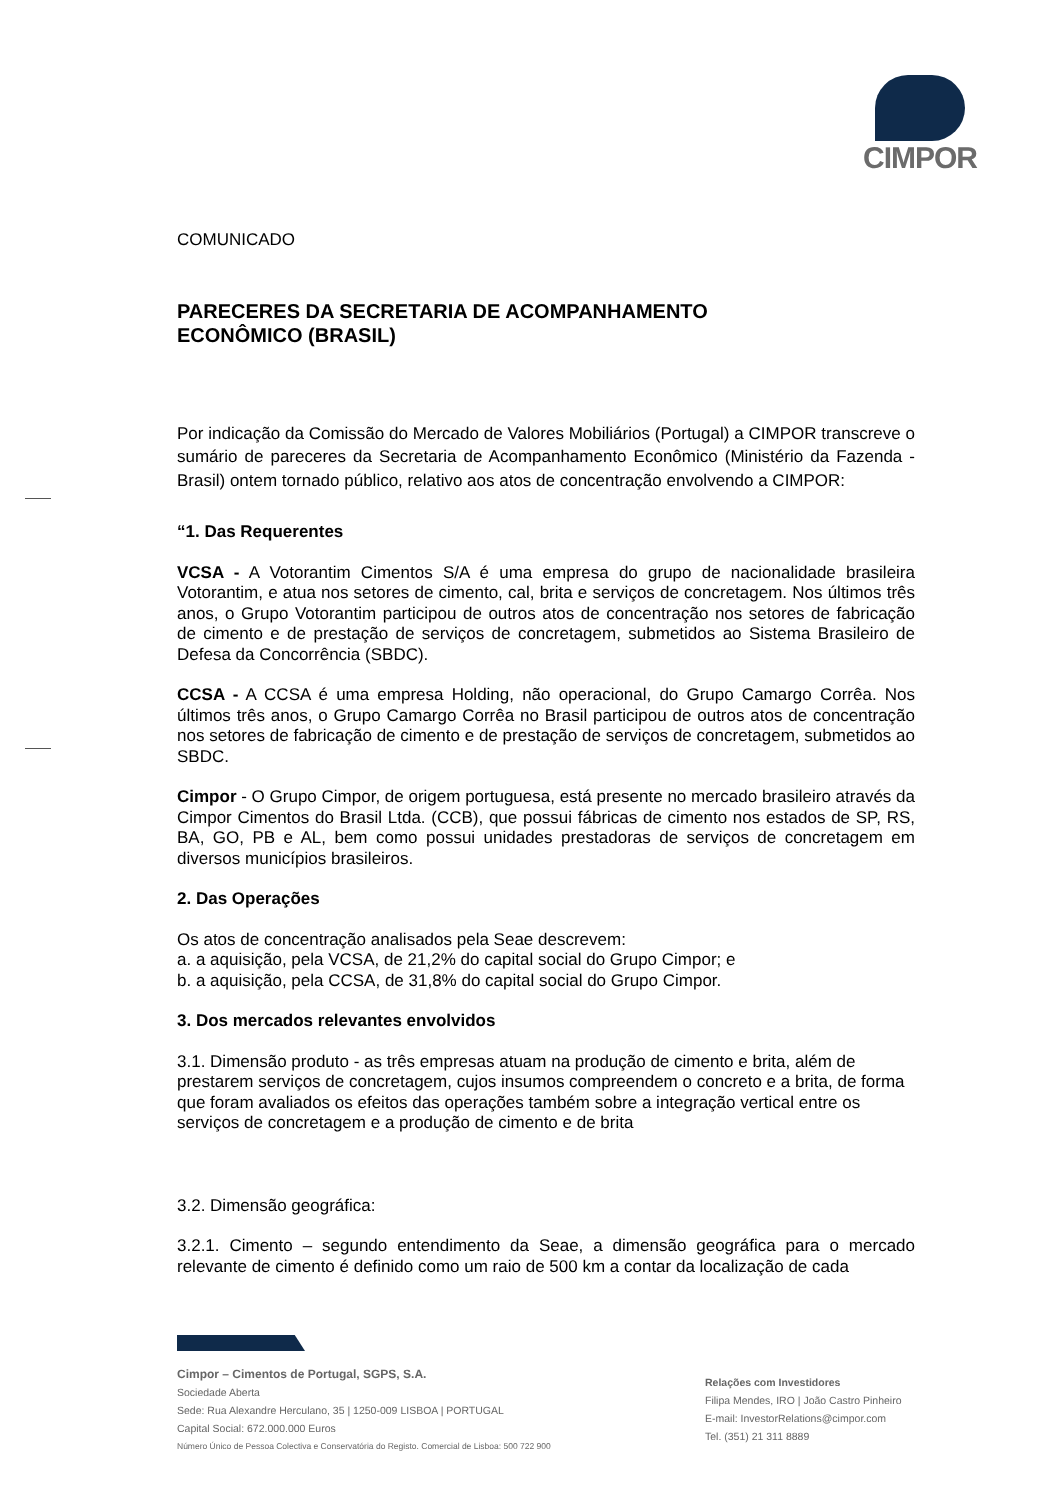CIMPOR
COMUNICADO
PARECERES DA SECRETARIA DE ACOMPANHAMENTO
ECONÔMICO (BRASIL)
Por indicação da Comissão do Mercado de Valores Mobiliários (Portugal) a CIMPOR transcreve o sumário de pareceres da Secretaria de Acompanhamento Econômico (Ministério da Fazenda - Brasil) ontem tornado público, relativo aos atos de concentração envolvendo a CIMPOR:
“1. Das Requerentes
VCSA - A Votorantim Cimentos S/A é uma empresa do grupo de nacionalidade brasileira Votorantim, e atua nos setores de cimento, cal, brita e serviços de concretagem. Nos últimos três anos, o Grupo Votorantim participou de outros atos de concentração nos setores de fabricação de cimento e de prestação de serviços de concretagem, submetidos ao Sistema Brasileiro de Defesa da Concorrência (SBDC).
CCSA - A CCSA é uma empresa Holding, não operacional, do Grupo Camargo Corrêa. Nos últimos três anos, o Grupo Camargo Corrêa no Brasil participou de outros atos de concentração nos setores de fabricação de cimento e de prestação de serviços de concretagem, submetidos ao SBDC.
Cimpor - O Grupo Cimpor, de origem portuguesa, está presente no mercado brasileiro através da Cimpor Cimentos do Brasil Ltda. (CCB), que possui fábricas de cimento nos estados de SP, RS, BA, GO, PB e AL, bem como possui unidades prestadoras de serviços de concretagem em diversos municípios brasileiros.
2. Das Operações
Os atos de concentração analisados pela Seae descrevem:
a. a aquisição, pela VCSA, de 21,2% do capital social do Grupo Cimpor; e
b. a aquisição, pela CCSA, de 31,8% do capital social do Grupo Cimpor.
3. Dos mercados relevantes envolvidos
3.1. Dimensão produto - as três empresas atuam na produção de cimento e brita, além de prestarem serviços de concretagem, cujos insumos compreendem o concreto e a brita, de forma que foram avaliados os efeitos das operações também sobre a integração vertical entre os serviços de concretagem e a produção de cimento e de brita
3.2. Dimensão geográfica:
3.2.1. Cimento – segundo entendimento da Seae, a dimensão geográfica para o mercado relevante de cimento é definido como um raio de 500 km a contar da localização de cada
Cimpor – Cimentos de Portugal, SGPS, S.A.
Sociedade Aberta
Sede: Rua Alexandre Herculano, 35 | 1250-009 LISBOA | PORTUGAL
Capital Social: 672.000.000 Euros
Número Único de Pessoa Colectiva e Conservatória do Registo. Comercial de Lisboa: 500 722 900
Relações com Investidores
Filipa Mendes, IRO | João Castro Pinheiro
E-mail: InvestorRelations@cimpor.com
Tel. (351) 21 311 8889